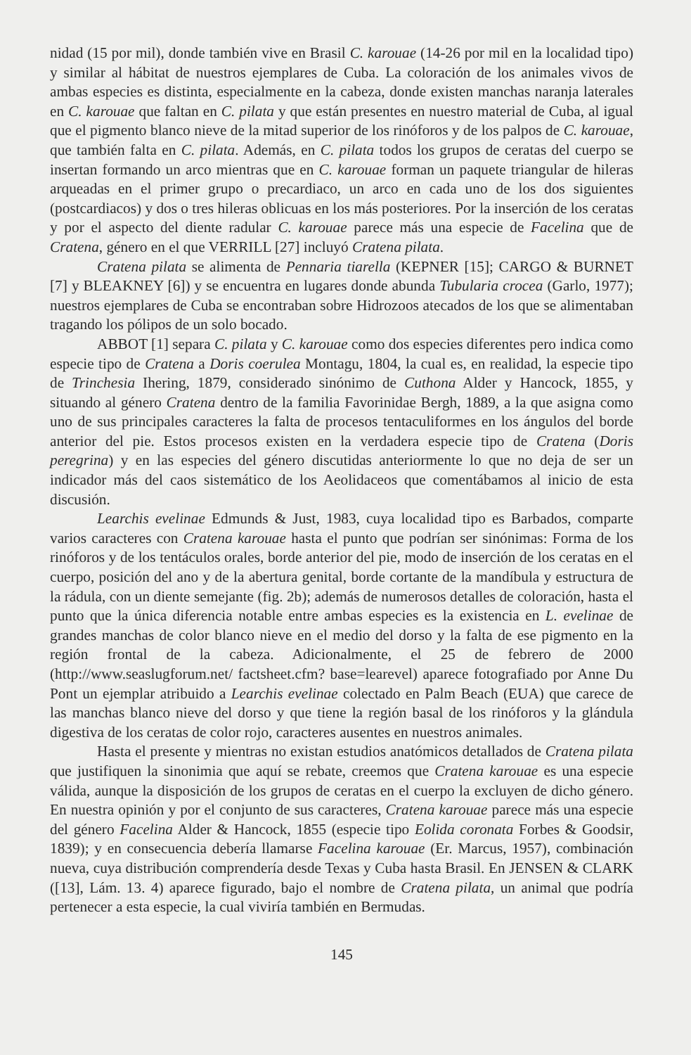nidad (15 por mil), donde también vive en Brasil C. karouae (14-26 por mil en la localidad tipo) y similar al hábitat de nuestros ejemplares de Cuba. La coloración de los animales vivos de ambas especies es distinta, especialmente en la cabeza, donde existen manchas naranja laterales en C. karouae que faltan en C. pilata y que están presentes en nuestro material de Cuba, al igual que el pigmento blanco nieve de la mitad superior de los rinóforos y de los palpos de C. karouae, que también falta en C. pilata. Además, en C. pilata todos los grupos de ceratas del cuerpo se insertan formando un arco mientras que en C. karouae forman un paquete triangular de hileras arqueadas en el primer grupo o precardiaco, un arco en cada uno de los dos siguientes (postcardiacos) y dos o tres hileras oblicuas en los más posteriores. Por la inserción de los ceratas y por el aspecto del diente radular C. karouae parece más una especie de Facelina que de Cratena, género en el que VERRILL [27] incluyó Cratena pilata.
Cratena pilata se alimenta de Pennaria tiarella (KEPNER [15]; CARGO & BURNET [7] y BLEAKNEY [6]) y se encuentra en lugares donde abunda Tubularia crocea (Garlo, 1977); nuestros ejemplares de Cuba se encontraban sobre Hidrozoos atecados de los que se alimentaban tragando los pólipos de un solo bocado.
ABBOT [1] separa C. pilata y C. karouae como dos especies diferentes pero indica como especie tipo de Cratena a Doris coerulea Montagu, 1804, la cual es, en realidad, la especie tipo de Trinchesia Ihering, 1879, considerado sinónimo de Cuthona Alder y Hancock, 1855, y situando al género Cratena dentro de la familia Favorinidae Bergh, 1889, a la que asigna como uno de sus principales caracteres la falta de procesos tentaculiformes en los ángulos del borde anterior del pie. Estos procesos existen en la verdadera especie tipo de Cratena (Doris peregrina) y en las especies del género discutidas anteriormente lo que no deja de ser un indicador más del caos sistemático de los Aeolidaceos que comentábamos al inicio de esta discusión.
Learchis evelinae Edmunds & Just, 1983, cuya localidad tipo es Barbados, comparte varios caracteres con Cratena karouae hasta el punto que podrían ser sinónimas: Forma de los rinóforos y de los tentáculos orales, borde anterior del pie, modo de inserción de los ceratas en el cuerpo, posición del ano y de la abertura genital, borde cortante de la mandíbula y estructura de la rádula, con un diente semejante (fig. 2b); además de numerosos detalles de coloración, hasta el punto que la única diferencia notable entre ambas especies es la existencia en L. evelinae de grandes manchas de color blanco nieve en el medio del dorso y la falta de ese pigmento en la región frontal de la cabeza. Adicionalmente, el 25 de febrero de 2000 (http://www.seaslugforum.net/ factsheet.cfm? base=learevel) aparece fotografiado por Anne Du Pont un ejemplar atribuido a Learchis evelinae colectado en Palm Beach (EUA) que carece de las manchas blanco nieve del dorso y que tiene la región basal de los rinóforos y la glándula digestiva de los ceratas de color rojo, caracteres ausentes en nuestros animales.
Hasta el presente y mientras no existan estudios anatómicos detallados de Cratena pilata que justifiquen la sinonimia que aquí se rebate, creemos que Cratena karouae es una especie válida, aunque la disposición de los grupos de ceratas en el cuerpo la excluyen de dicho género. En nuestra opinión y por el conjunto de sus caracteres, Cratena karouae parece más una especie del género Facelina Alder & Hancock, 1855 (especie tipo Eolida coronata Forbes & Goodsir, 1839); y en consecuencia debería llamarse Facelina karouae (Er. Marcus, 1957), combinación nueva, cuya distribución comprendería desde Texas y Cuba hasta Brasil. En JENSEN & CLARK ([13], Lám. 13. 4) aparece figurado, bajo el nombre de Cratena pilata, un animal que podría pertenecer a esta especie, la cual viviría también en Bermudas.
145